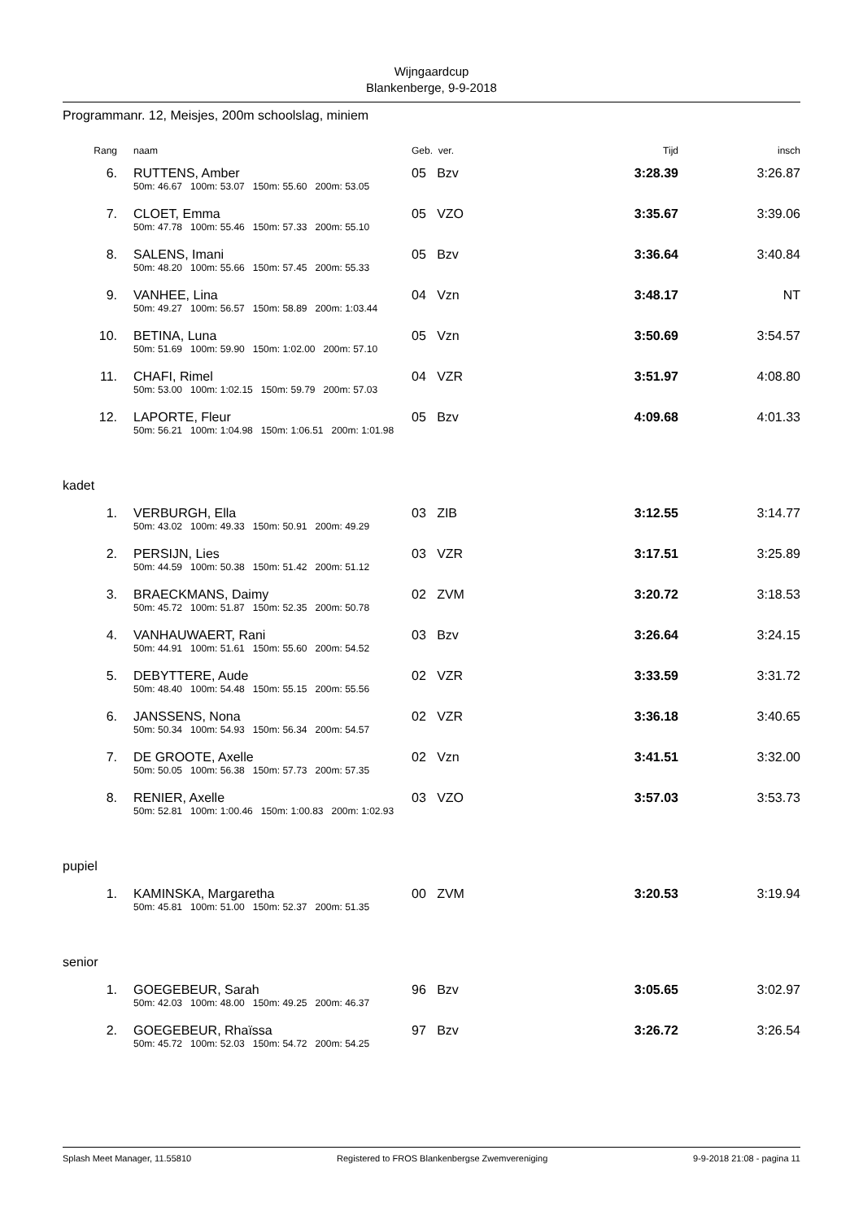Wijngaardcup
Blankenberge, 9-9-2018
Programmanr. 12, Meisjes, 200m schoolslag, miniem
| Rang | | naam | Geb. ver. | Tijd | insch |
| --- | --- | --- | --- | --- | --- |
| 6. | | RUTTENS, Amber | 05 Bzv | 3:28.39 | 3:26.87 |
| | | 50m: 46.67 100m: 53.07 150m: 55.60 200m: 53.05 | | | |
| 7. | | CLOET, Emma | 05 VZO | 3:35.67 | 3:39.06 |
| | | 50m: 47.78 100m: 55.46 150m: 57.33 200m: 55.10 | | | |
| 8. | | SALENS, Imani | 05 Bzv | 3:36.64 | 3:40.84 |
| | | 50m: 48.20 100m: 55.66 150m: 57.45 200m: 55.33 | | | |
| 9. | | VANHEE, Lina | 04 Vzn | 3:48.17 | NT |
| | | 50m: 49.27 100m: 56.57 150m: 58.89 200m: 1:03.44 | | | |
| 10. | | BETINA, Luna | 05 Vzn | 3:50.69 | 3:54.57 |
| | | 50m: 51.69 100m: 59.90 150m: 1:02.00 200m: 57.10 | | | |
| 11. | | CHAFI, Rimel | 04 VZR | 3:51.97 | 4:08.80 |
| | | 50m: 53.00 100m: 1:02.15 150m: 59.79 200m: 57.03 | | | |
| 12. | | LAPORTE, Fleur | 05 Bzv | 4:09.68 | 4:01.33 |
| | | 50m: 56.21 100m: 1:04.98 150m: 1:06.51 200m: 1:01.98 | | | |
| kadet | | | | | |
| 1. | | VERBURGH, Ella | 03 ZIB | 3:12.55 | 3:14.77 |
| | | 50m: 43.02 100m: 49.33 150m: 50.91 200m: 49.29 | | | |
| 2. | | PERSIJN, Lies | 03 VZR | 3:17.51 | 3:25.89 |
| | | 50m: 44.59 100m: 50.38 150m: 51.42 200m: 51.12 | | | |
| 3. | | BRAECKMANS, Daimy | 02 ZVM | 3:20.72 | 3:18.53 |
| | | 50m: 45.72 100m: 51.87 150m: 52.35 200m: 50.78 | | | |
| 4. | | VANHAUWAERT, Rani | 03 Bzv | 3:26.64 | 3:24.15 |
| | | 50m: 44.91 100m: 51.61 150m: 55.60 200m: 54.52 | | | |
| 5. | | DEBYTTERE, Aude | 02 VZR | 3:33.59 | 3:31.72 |
| | | 50m: 48.40 100m: 54.48 150m: 55.15 200m: 55.56 | | | |
| 6. | | JANSSENS, Nona | 02 VZR | 3:36.18 | 3:40.65 |
| | | 50m: 50.34 100m: 54.93 150m: 56.34 200m: 54.57 | | | |
| 7. | | DE GROOTE, Axelle | 02 Vzn | 3:41.51 | 3:32.00 |
| | | 50m: 50.05 100m: 56.38 150m: 57.73 200m: 57.35 | | | |
| 8. | | RENIER, Axelle | 03 VZO | 3:57.03 | 3:53.73 |
| | | 50m: 52.81 100m: 1:00.46 150m: 1:00.83 200m: 1:02.93 | | | |
| pupiel | | | | | |
| 1. | | KAMINSKA, Margaretha | 00 ZVM | 3:20.53 | 3:19.94 |
| | | 50m: 45.81 100m: 51.00 150m: 52.37 200m: 51.35 | | | |
| senior | | | | | |
| 1. | | GOEGEBEUR, Sarah | 96 Bzv | 3:05.65 | 3:02.97 |
| | | 50m: 42.03 100m: 48.00 150m: 49.25 200m: 46.37 | | | |
| 2. | | GOEGEBEUR, Rhaïssa | 97 Bzv | 3:26.72 | 3:26.54 |
| | | 50m: 45.72 100m: 52.03 150m: 54.72 200m: 54.25 | | | |
Splash Meet Manager, 11.55810 Registered to FROS Blankenbergse Zwemvereniging 9-9-2018 21:08 - pagina 11